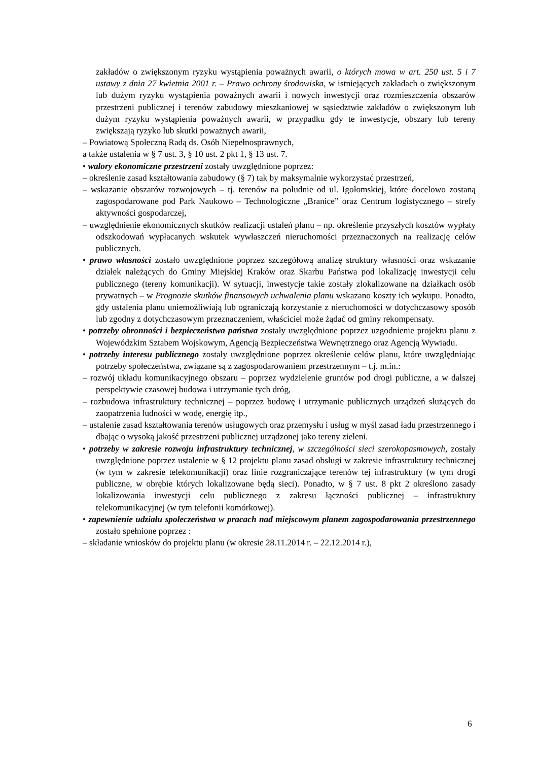zakładów o zwiększonym ryzyku wystąpienia poważnych awarii, o których mowa w art. 250 ust. 5 i 7 ustawy z dnia 27 kwietnia 2001 r. – Prawo ochrony środowiska, w istniejących zakładach o zwiększonym lub dużym ryzyku wystąpienia poważnych awarii i nowych inwestycji oraz rozmieszczenia obszarów przestrzeni publicznej i terenów zabudowy mieszkaniowej w sąsiedztwie zakładów o zwiększonym lub dużym ryzyku wystąpienia poważnych awarii, w przypadku gdy te inwestycje, obszary lub tereny zwiększają ryzyko lub skutki poważnych awarii,
– Powiatową Społeczną Radą ds. Osób Niepełnosprawnych,
a także ustalenia w § 7 ust. 3, § 10 ust. 2 pkt 1, § 13 ust. 7.
• walory ekonomiczne przestrzeni zostały uwzględnione poprzez:
– określenie zasad kształtowania zabudowy (§ 7) tak by maksymalnie wykorzystać przestrzeń,
– wskazanie obszarów rozwojowych – tj. terenów na południe od ul. Igołomskiej, które docelowo zostaną zagospodarowane pod Park Naukowo – Technologiczne „Branice” oraz Centrum logistycznego – strefy aktywności gospodarczej,
– uwzględnienie ekonomicznych skutków realizacji ustaleń planu – np. określenie przyszłych kosztów wypłaty odszkodowań wypłacanych wskutek wywłaszczeń nieruchomości przeznaczonych na realizację celów publicznych.
• prawo własności zostało uwzględnione poprzez szczegółową analizę struktury własności oraz wskazanie działek należących do Gminy Miejskiej Kraków oraz Skarbu Państwa pod lokalizację inwestycji celu publicznego (tereny komunikacji). W sytuacji, inwestycje takie zostały zlokalizowane na działkach osób prywatnych – w Prognozie skutków finansowych uchwalenia planu wskazano koszty ich wykupu. Ponadto, gdy ustalenia planu uniemożliwiają lub ograniczają korzystanie z nieruchomości w dotychczasowy sposób lub zgodny z dotychczasowym przeznaczeniem, właściciel może żądać od gminy rekompensaty.
• potrzeby obronności i bezpieczeństwa państwa zostały uwzględnione poprzez uzgodnienie projektu planu z Wojewódzkim Sztabem Wojskowym, Agencją Bezpieczeństwa Wewnętrznego oraz Agencją Wywiadu.
• potrzeby interesu publicznego zostały uwzględnione poprzez określenie celów planu, które uwzględniając potrzeby społeczeństwa, związane są z zagospodarowaniem przestrzennym – t.j. m.in.:
– rozwój układu komunikacyjnego obszaru – poprzez wydzielenie gruntów pod drogi publiczne, a w dalszej perspektywie czasowej budowa i utrzymanie tych dróg,
– rozbudowa infrastruktury technicznej – poprzez budowę i utrzymanie publicznych urządzeń służących do zaopatrzenia ludności w wodę, energię itp.,
– ustalenie zasad kształtowania terenów usługowych oraz przemysłu i usług w myśl zasad ładu przestrzennego i dbając o wysoką jakość przestrzeni publicznej urządzonej jako tereny zieleni.
• potrzeby w zakresie rozwoju infrastruktury technicznej, w szczególności sieci szerokopasmowych, zostały uwzględnione poprzez ustalenie w § 12 projektu planu zasad obsługi w zakresie infrastruktury technicznej (w tym w zakresie telekomunikacji) oraz linie rozgraniczające terenów tej infrastruktury (w tym drogi publiczne, w obrębie których lokalizowane będą sieci). Ponadto, w § 7 ust. 8 pkt 2 określono zasady lokalizowania inwestycji celu publicznego z zakresu łączności publicznej – infrastruktury telekomunikacyjnej (w tym telefonii komórkowej).
• zapewnienie udziału społeczeństwa w pracach nad miejscowym planem zagospodarowania przestrzennego zostało spełnione poprzez :
– składanie wniosków do projektu planu (w okresie 28.11.2014 r. – 22.12.2014 r.),
6